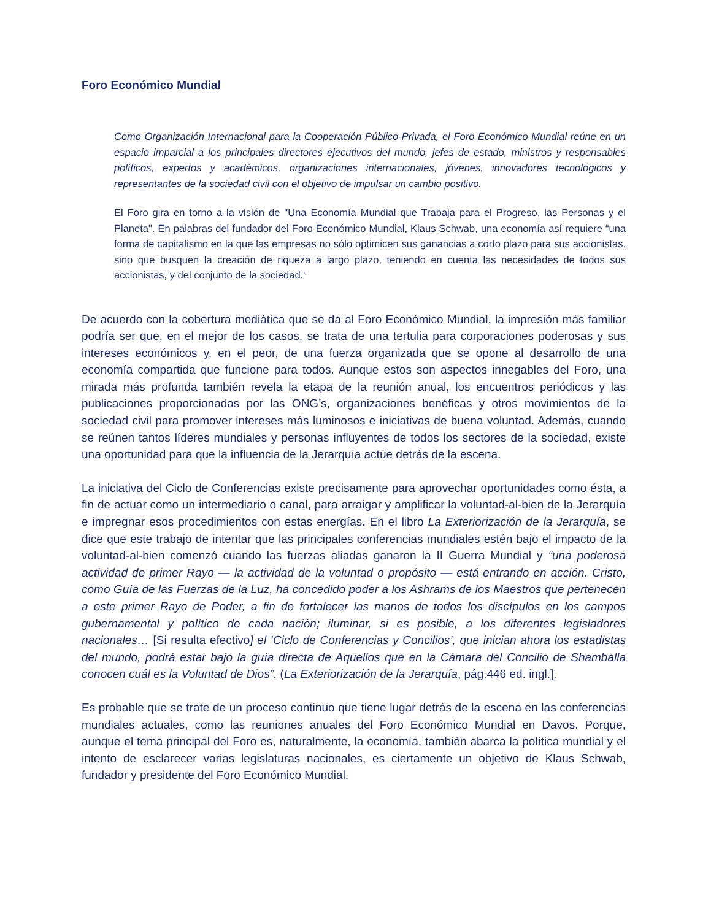Foro Económico Mundial
Como Organización Internacional para la Cooperación Público-Privada, el Foro Económico Mundial reúne en un espacio imparcial a los principales directores ejecutivos del mundo, jefes de estado, ministros y responsables políticos, expertos y académicos, organizaciones internacionales, jóvenes, innovadores tecnológicos y representantes de la sociedad civil con el objetivo de impulsar un cambio positivo.
El Foro gira en torno a la visión de "Una Economía Mundial que Trabaja para el Progreso, las Personas y el Planeta". En palabras del fundador del Foro Económico Mundial, Klaus Schwab, una economía así requiere “una forma de capitalismo en la que las empresas no sólo optimicen sus ganancias a corto plazo para sus accionistas, sino que busquen la creación de riqueza a largo plazo, teniendo en cuenta las necesidades de todos sus accionistas, y del conjunto de la sociedad.”
De acuerdo con la cobertura mediática que se da al Foro Económico Mundial, la impresión más familiar podría ser que, en el mejor de los casos, se trata de una tertulia para corporaciones poderosas y sus intereses económicos y, en el peor, de una fuerza organizada que se opone al desarrollo de una economía compartida que funcione para todos. Aunque estos son aspectos innegables del Foro, una mirada más profunda también revela la etapa de la reunión anual, los encuentros periódicos y las publicaciones proporcionadas por las ONG’s, organizaciones benéficas y otros movimientos de la sociedad civil para promover intereses más luminosos e iniciativas de buena voluntad. Además, cuando se reúnen tantos líderes mundiales y personas influyentes de todos los sectores de la sociedad, existe una oportunidad para que la influencia de la Jerarquía actúe detrás de la escena.
La iniciativa del Ciclo de Conferencias existe precisamente para aprovechar oportunidades como ésta, a fin de actuar como un intermediario o canal, para arraigar y amplificar la voluntad-al-bien de la Jerarquía e impregnar esos procedimientos con estas energías. En el libro La Exteriorización de la Jerarquía, se dice que este trabajo de intentar que las principales conferencias mundiales estén bajo el impacto de la voluntad-al-bien comenzó cuando las fuerzas aliadas ganaron la II Guerra Mundial y “una poderosa actividad de primer Rayo — la actividad de la voluntad o propósito — está entrando en acción. Cristo, como Guía de las Fuerzas de la Luz, ha concedido poder a los Ashrams de los Maestros que pertenecen a este primer Rayo de Poder, a fin de fortalecer las manos de todos los discípulos en los campos gubernamental y político de cada nación; iluminar, si es posible, a los diferentes legisladores nacionales… [Si resulta efectivo] el ‘Ciclo de Conferencias y Concilios’, que inician ahora los estadistas del mundo, podrá estar bajo la guía directa de Aquellos que en la Cámara del Concilio de Shamballa conocen cuál es la Voluntad de Dios”. (La Exteriorización de la Jerarquía, pág.446 ed. ingl.].
Es probable que se trate de un proceso continuo que tiene lugar detrás de la escena en las conferencias mundiales actuales, como las reuniones anuales del Foro Económico Mundial en Davos. Porque, aunque el tema principal del Foro es, naturalmente, la economía, también abarca la política mundial y el intento de esclarecer varias legislaturas nacionales, es ciertamente un objetivo de Klaus Schwab, fundador y presidente del Foro Económico Mundial.